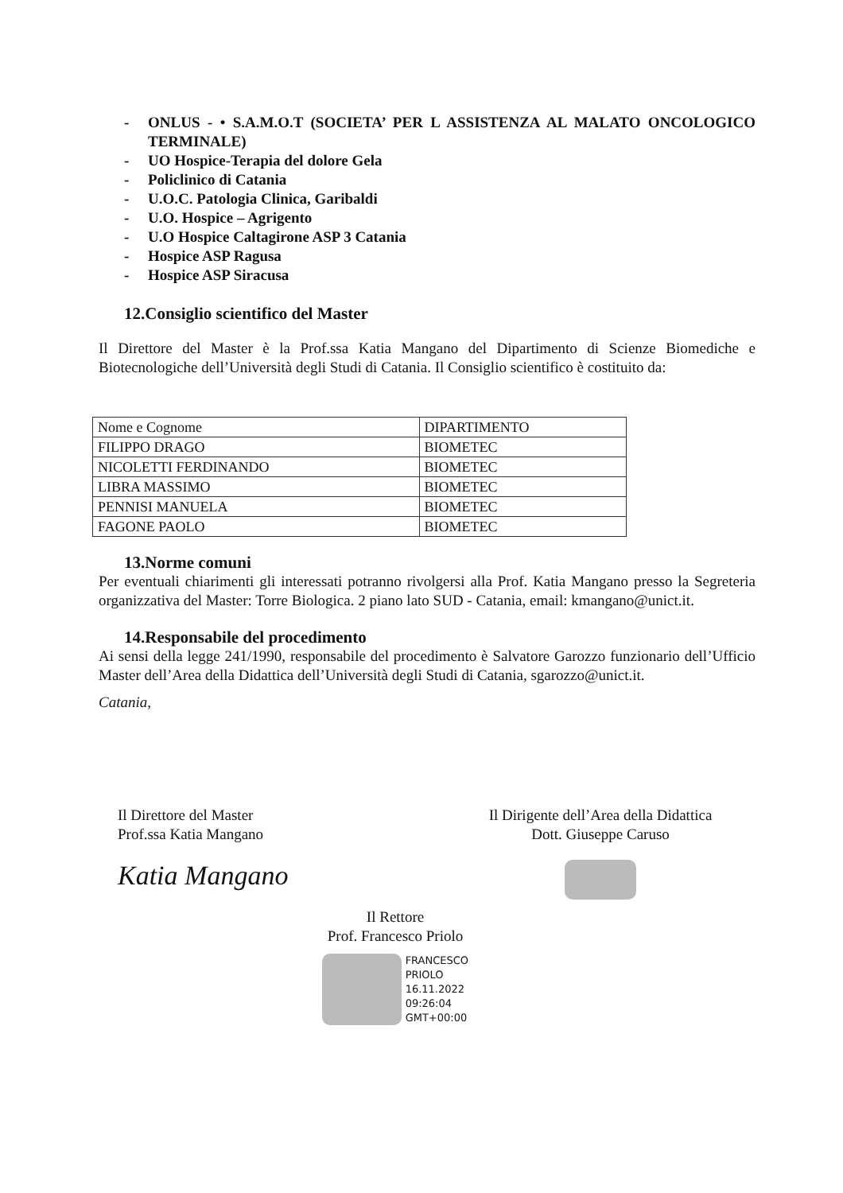- ONLUS - • S.A.M.O.T (SOCIETA’ PER L ASSISTENZA AL MALATO ONCOLOGICO TERMINALE)
- UO Hospice-Terapia del dolore Gela
- Policlinico di Catania
- U.O.C. Patologia Clinica, Garibaldi
- U.O. Hospice – Agrigento
- U.O Hospice Caltagirone ASP 3 Catania
- Hospice ASP Ragusa
- Hospice ASP Siracusa
12.Consiglio scientifico del Master
Il Direttore del Master è la Prof.ssa Katia Mangano del Dipartimento di Scienze Biomediche e Biotecnologiche dell’Università degli Studi di Catania. Il Consiglio scientifico è costituito da:
| Nome e Cognome | DIPARTIMENTO |
| FILIPPO DRAGO | BIOMETEC |
| NICOLETTI FERDINANDO | BIOMETEC |
| LIBRA MASSIMO | BIOMETEC |
| PENNISI MANUELA | BIOMETEC |
| FAGONE PAOLO | BIOMETEC |
13.Norme comuni
Per eventuali chiarimenti gli interessati potranno rivolgersi alla Prof. Katia Mangano presso la Segreteria organizzativa del Master: Torre Biologica. 2 piano lato SUD - Catania, email: kmangano@unict.it.
14.Responsabile del procedimento
Ai sensi della legge 241/1990, responsabile del procedimento è Salvatore Garozzo funzionario dell’Ufficio Master dell’Area della Didattica dell’Università degli Studi di Catania, sgarozzo@unict.it.
Catania,
Il Direttore del Master
Prof.ssa Katia Mangano
Katia Mangano
Il Dirigente dell’Area della Didattica
Dott. Giuseppe Caruso
Il Rettore
Prof. Francesco Priolo
FRANCESCO
PRIOLO
16.11.2022
09:26:04
GMT+00:00